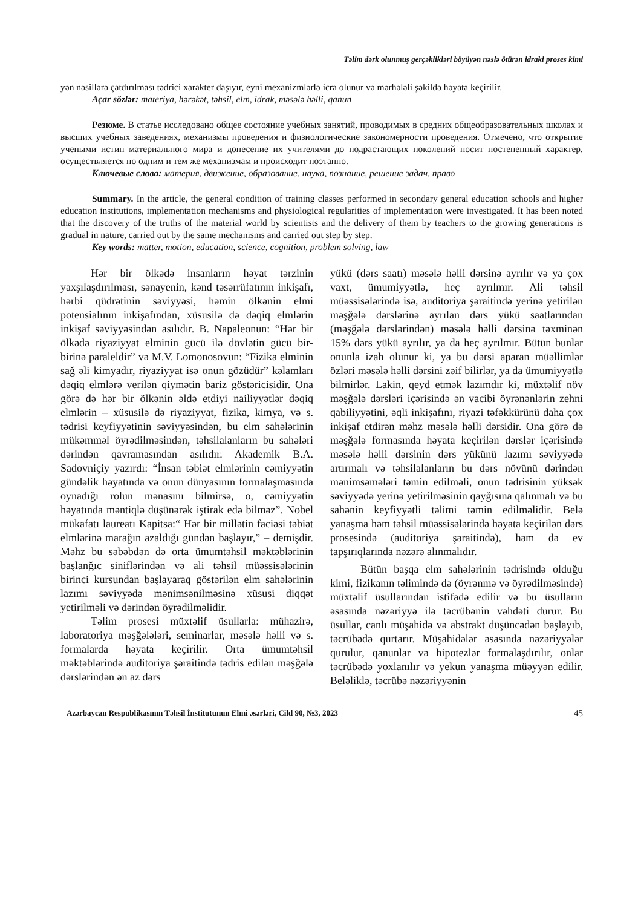Təlim dərk olunmuş gerçəklikləri böyüyən nəslə ötürən idraki proses kimi
yən nəsillərə çatdırılması tədrici xarakter daşıyır, eyni mexanizmlərlə icra olunur və mərhələli şəkildə həyata keçirilir.
Açar sözlər: materiya, hərəkət, təhsil, elm, idrak, məsələ həlli, qanun
Резюме. В статье исследовано общее состояние учебных занятий, проводимых в средних общеобразовательных школах и высших учебных заведениях, механизмы проведения и физиологические закономерности проведения. Отмечено, что открытие учеными истин материального мира и донесение их учителями до подрастающих поколений носит постепенный характер, осуществляется по одним и тем же механизмам и происходит поэтапно.
Ключевые слова: материя, движение, образование, наука, познание, решение задач, право
Summary. In the article, the general condition of training classes performed in secondary general education schools and higher education institutions, implementation mechanisms and physiological regularities of implementation were investigated. It has been noted that the discovery of the truths of the material world by scientists and the delivery of them by teachers to the growing generations is gradual in nature, carried out by the same mechanisms and carried out step by step.
Key words: matter, motion, education, science, cognition, problem solving, law
Hər bir ölkədə insanların həyat tərzinin yaxşılaşdırılması, sənayenin, kənd təsərrüfatının inkişafı, hərbi qüdrətinin səviyyəsi, həmin ölkənin elmi potensialının inkişafından, xüsusilə də dəqiq elmlərin inkişaf səviyyəsindən asılıdır. B. Napaleonun: “Hər bir ölkədə riyaziyyat elminin gücü ilə dövlətin gücü bir-birinə paraleldir” və M.V. Lomonosovun: “Fizika elminin sağ əli kimyadır, riyaziyyat isə onun gözüdür” kəlamları dəqiq elmlərə verilən qiymətin bariz göstəricisidir. Ona görə də hər bir ölkənin əldə etdiyi nailiyyətlər dəqiq elmlərin – xüsusilə də riyaziyyat, fizika, kimya, və s. tədrisi keyfiyyətinin səviyyəsindən, bu elm sahələrinin mükəmməl öyrədilməsindən, təhsilalanların bu sahələri dərindən qavramasından asılıdır. Akademik B.A. Sadovniçiy yazırdı: “İnsan təbiət elmlərinin cəmiyyətin gündəlik həyatında və onun dünyasının formalaşmasında oynadığı rolun mənasını bilmirsə, o, cəmiyyətin həyatında məntiqlə düşünərək iştirak edə bilməz”. Nobel mükafatı laureatı Kapitsa:“ Hər bir millətin faciəsi təbiət elmlərinə marağın azaldığı gündən başlayır,” – demişdir. Məhz bu səbəbdən də orta ümumtəhsil məktəblərinin başlanğıc siniflərindən və ali təhsil müəssisələrinin birinci kursundan başlayaraq göstərilən elm sahələrinin lazımı səviyyədə mənimsənilməsinə xüsusi diqqət yetirilməli və dərindən öyrədilməlidir.
Təlim prosesi müxtəlif üsullarla: mühazirə, laboratoriya məşğələləri, seminarlar, məsələ həlli və s. formalarda həyata keçirilir. Orta ümumtəhsil məktəblərində auditoriya şəraitində tədris edilən məşğələ dərslərindən ən az dərs
yükü (dərs saatı) məsələ həlli dərsinə ayrılır və ya çox vaxt, ümumiyyətlə, heç ayrılmır. Ali təhsil müəssisələrində isə, auditoriya şəraitində yerinə yetirilən məşğələ dərslərinə ayrılan dərs yükü saatlarından (məşğələ dərslərindən) məsələ həlli dərsinə təxminən 15% dərs yükü ayrılır, ya da heç ayrılmır. Bütün bunlar onunla izah olunur ki, ya bu dərsi aparan müəllimlər özləri məsələ həlli dərsini zəif bilirlər, ya da ümumiyyətlə bilmirlər. Lakin, qeyd etmək lazımdır ki, müxtəlif növ məşğələ dərsləri içərisində ən vacibi öyrənənlərin zehni qabiliyyətini, əqli inkişafını, riyazi təfəkkürünü daha çox inkişaf etdirən məhz məsələ həlli dərsidir. Ona görə də məşğələ formasında həyata keçirilən dərslər içərisində məsələ həlli dərsinin dərs yükünü lazımı səviyyədə artırmalı və təhsilalanların bu dərs növünü dərindən mənimsəmələri təmin edilməli, onun tədrisinin yüksək səviyyədə yerinə yetirilməsinin qayğısına qalınmalı və bu sahənin keyfiyyətli təlimi təmin edilməlidir. Belə yanaşma həm təhsil müəssisələrində həyata keçirilən dərs prosesində (auditoriya şəraitində), həm də ev tapşırıqlarında nəzərə alınmalıdır.
Bütün başqa elm sahələrinin tədrisində olduğu kimi, fizikanın təlimində də (öyrənmə və öyrədilməsində) müxtəlif üsullarından istifadə edilir və bu üsulların əsasında nəzəriyyə ilə təcrübənin vəhdəti durur. Bu üsullar, canlı müşahidə və abstrakt düşüncədən başlayıb, təcrübədə qurtarır. Müşahidələr əsasında nəzəriyyələr qurulur, qanunlar və hipotezlər formalaşdırılır, onlar təcrübədə yoxlanılır və yekun yanaşma müəyyən edilir. Beləliklə, təcrübə nəzəriyyənin
Azərbaycan Respublikasının Təhsil İnstitutunun Elmi əsərləri, Cild 90, №3, 2023 45